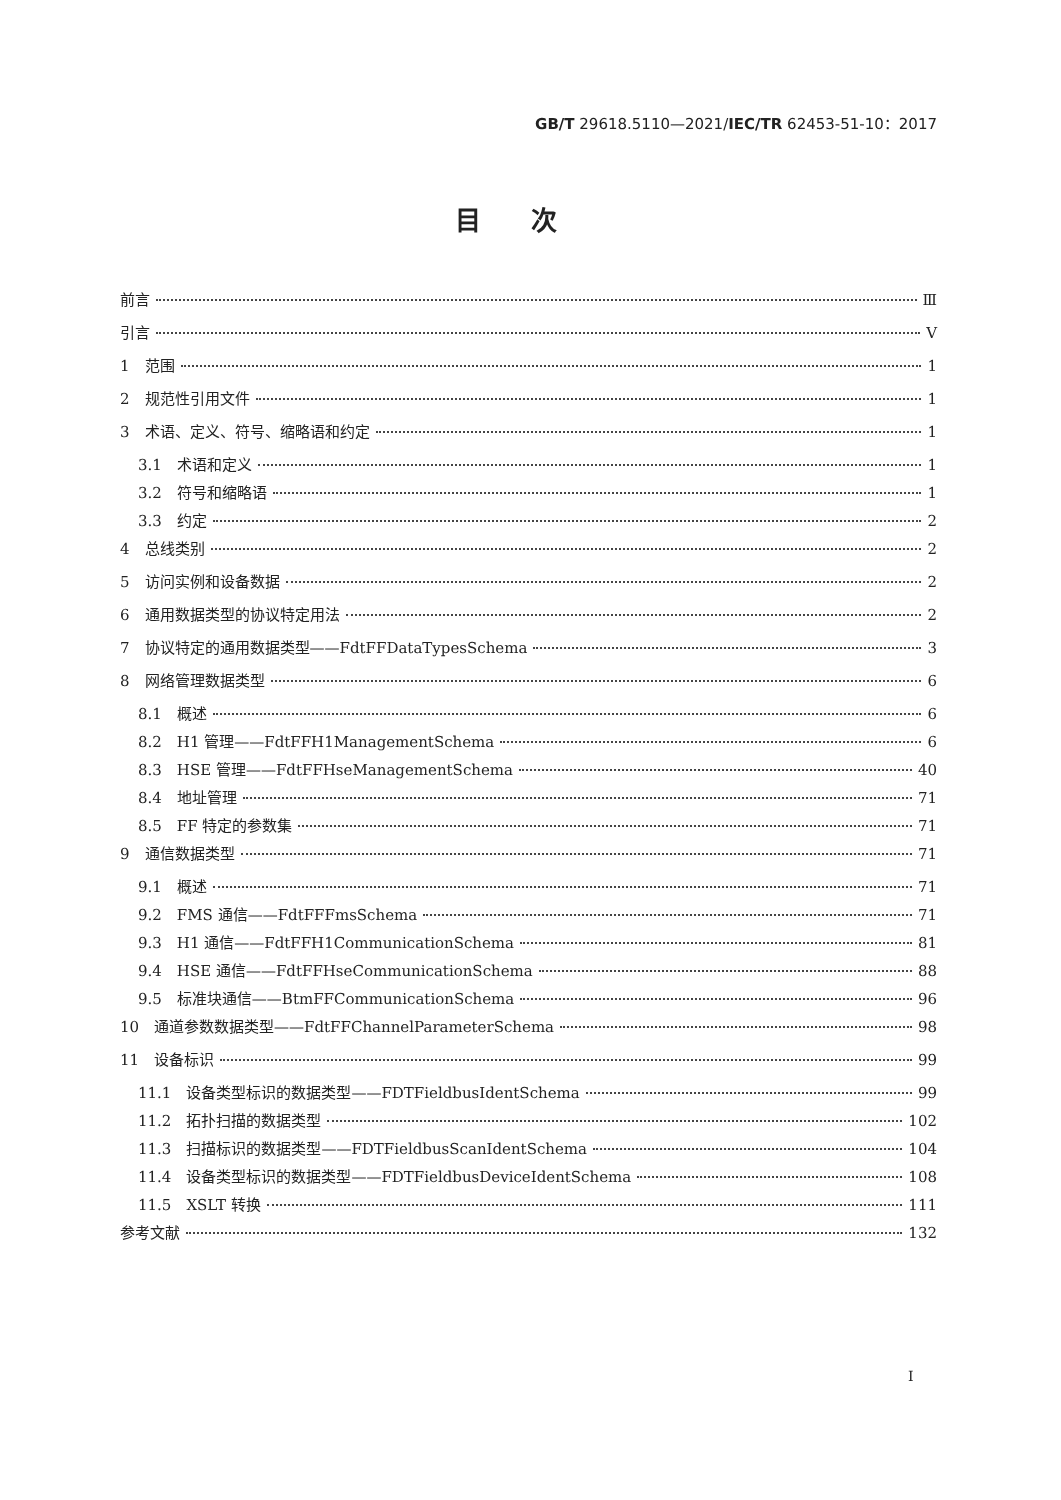GB/T 29618.5110—2021/IEC/TR 62453-51-10：2017
目次
前言 Ⅲ
引言 Ⅴ
1　范围 1
2　规范性引用文件 1
3　术语、定义、符号、缩略语和约定 1
3.1　术语和定义 1
3.2　符号和缩略语 1
3.3　约定 2
4　总线类别 2
5　访问实例和设备数据 2
6　通用数据类型的协议特定用法 2
7　协议特定的通用数据类型——FdtFFDataTypesSchema 3
8　网络管理数据类型 6
8.1　概述 6
8.2　H1 管理——FdtFFH1ManagementSchema 6
8.3　HSE 管理——FdtFFHseManagementSchema 40
8.4　地址管理 71
8.5　FF 特定的参数集 71
9　通信数据类型 71
9.1　概述 71
9.2　FMS 通信——FdtFFFmsSchema 71
9.3　H1 通信——FdtFFH1CommunicationSchema 81
9.4　HSE 通信——FdtFFHseCommunicationSchema 88
9.5　标准块通信——BtmFFCommunicationSchema 96
10　通道参数数据类型——FdtFFChannelParameterSchema 98
11　设备标识 99
11.1　设备类型标识的数据类型——FDTFieldbusIdentSchema 99
11.2　拓扑扫描的数据类型 102
11.3　扫描标识的数据类型——FDTFieldbusScanIdentSchema 104
11.4　设备类型标识的数据类型——FDTFieldbusDeviceIdentSchema 108
11.5　XSLT 转换 111
参考文献 132
I